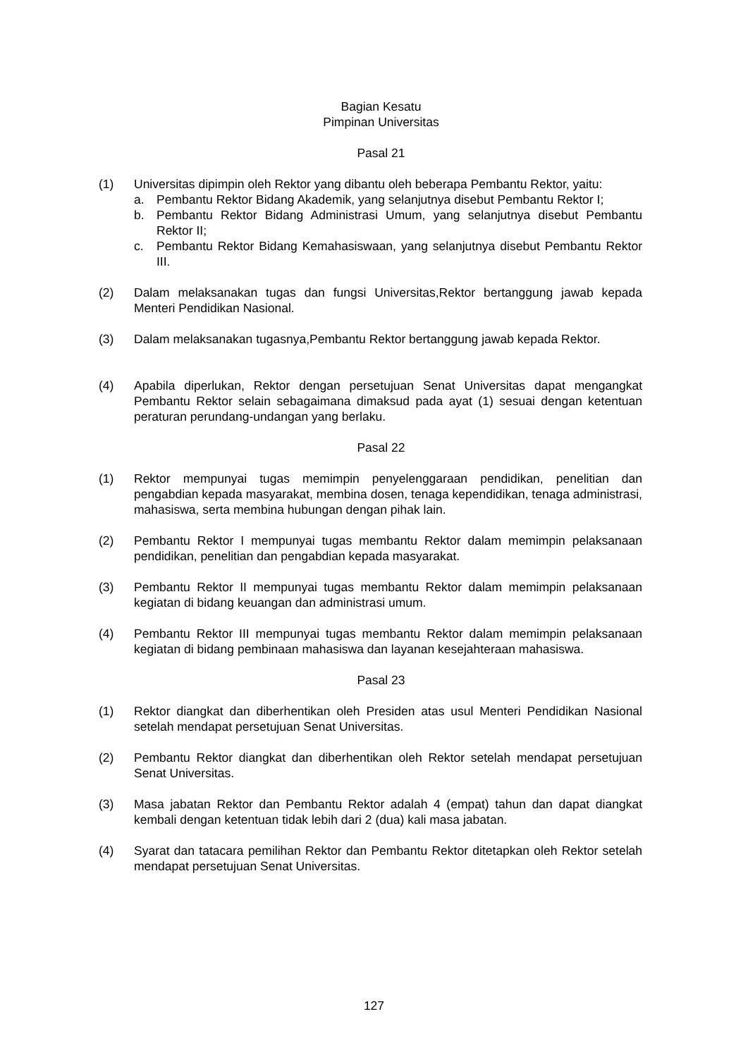Bagian Kesatu
Pimpinan Universitas
Pasal 21
(1) Universitas dipimpin oleh Rektor yang dibantu oleh beberapa Pembantu Rektor, yaitu:
a. Pembantu Rektor Bidang Akademik, yang selanjutnya disebut Pembantu Rektor I;
b. Pembantu Rektor Bidang Administrasi Umum, yang selanjutnya disebut Pembantu Rektor II;
c. Pembantu Rektor Bidang Kemahasiswaan, yang selanjutnya disebut Pembantu Rektor III.
(2) Dalam melaksanakan tugas dan fungsi Universitas,Rektor bertanggung jawab kepada Menteri Pendidikan Nasional.
(3) Dalam melaksanakan tugasnya,Pembantu Rektor bertanggung jawab kepada Rektor.
(4) Apabila diperlukan, Rektor dengan persetujuan Senat Universitas dapat mengangkat Pembantu Rektor selain sebagaimana dimaksud pada ayat (1) sesuai dengan ketentuan peraturan perundang-undangan yang berlaku.
Pasal 22
(1) Rektor mempunyai tugas memimpin penyelenggaraan pendidikan, penelitian dan pengabdian kepada masyarakat, membina dosen, tenaga kependidikan, tenaga administrasi, mahasiswa, serta membina hubungan dengan pihak lain.
(2) Pembantu Rektor I mempunyai tugas membantu Rektor dalam memimpin pelaksanaan pendidikan, penelitian dan pengabdian kepada masyarakat.
(3) Pembantu Rektor II mempunyai tugas membantu Rektor dalam memimpin pelaksanaan kegiatan di bidang keuangan dan administrasi umum.
(4) Pembantu Rektor III mempunyai tugas membantu Rektor dalam memimpin pelaksanaan kegiatan di bidang pembinaan mahasiswa dan layanan kesejahteraan mahasiswa.
Pasal 23
(1) Rektor diangkat dan diberhentikan oleh Presiden atas usul Menteri Pendidikan Nasional setelah mendapat persetujuan Senat Universitas.
(2) Pembantu Rektor diangkat dan diberhentikan oleh Rektor setelah mendapat persetujuan Senat Universitas.
(3) Masa jabatan Rektor dan Pembantu Rektor adalah 4 (empat) tahun dan dapat diangkat kembali dengan ketentuan tidak lebih dari 2 (dua) kali masa jabatan.
(4) Syarat dan tatacara pemilihan Rektor dan Pembantu Rektor ditetapkan oleh Rektor setelah mendapat persetujuan Senat Universitas.
127